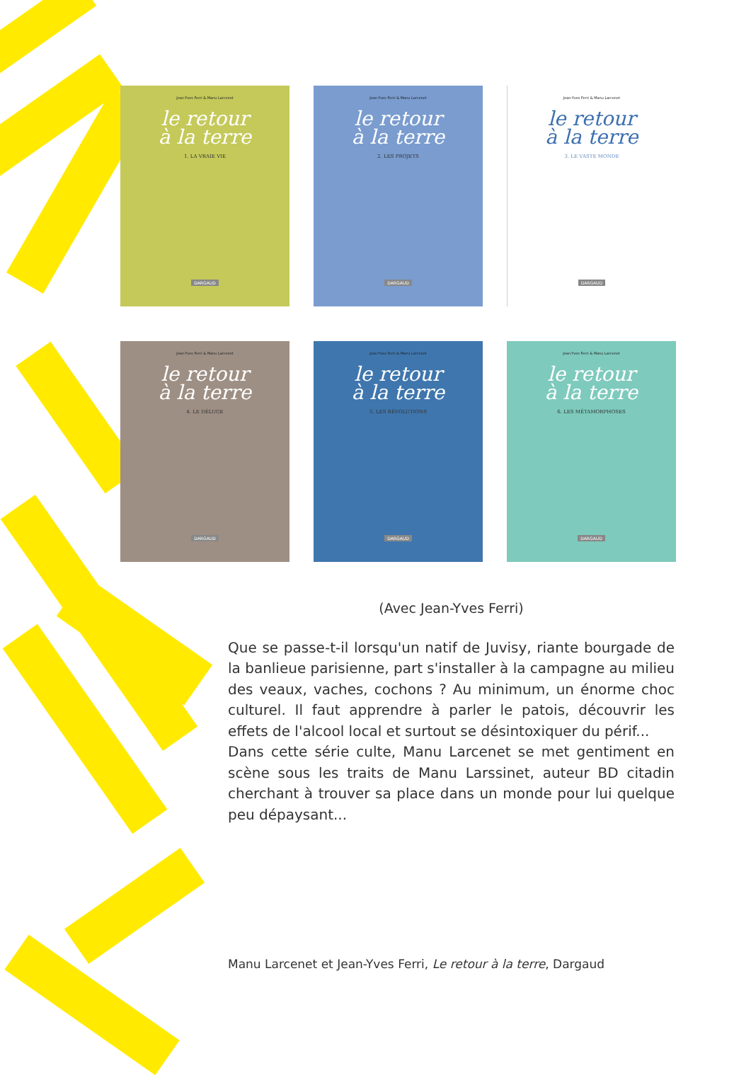Jean-Yves Ferri & Manu Larcenet
le retour
à la terre
1. LA VRAIE VIE
DARGAUD
Jean-Yves Ferri & Manu Larcenet
le retour
à la terre
2. LES PROJETS
DARGAUD
Jean-Yves Ferri & Manu Larcenet
le retour
à la terre
3. LE VASTE MONDE
DARGAUD
Jean-Yves Ferri & Manu Larcenet
le retour
à la terre
4. LE DÉLUGE
DARGAUD
Jean-Yves Ferri & Manu Larcenet
le retour
à la terre
5. LES RÉVOLUTIONS
DARGAUD
Jean-Yves Ferri & Manu Larcenet
le retour
à la terre
6. LES MÉTAMORPHOSES
DARGAUD
(Avec Jean-Yves Ferri)
Que se passe-t-il lorsqu'un natif de Juvisy, riante bourgade de la banlieue parisienne, part s'installer à la campagne au milieu des veaux, vaches, cochons ? Au minimum, un énorme choc culturel. Il faut apprendre à parler le patois, découvrir les effets de l'alcool local et surtout se désintoxiquer du périf...
Dans cette série culte, Manu Larcenet se met gentiment en scène sous les traits de Manu Larssinet, auteur BD citadin cherchant à trouver sa place dans un monde pour lui quelque peu dépaysant...
Manu Larcenet et Jean-Yves Ferri, Le retour à la terre, Dargaud